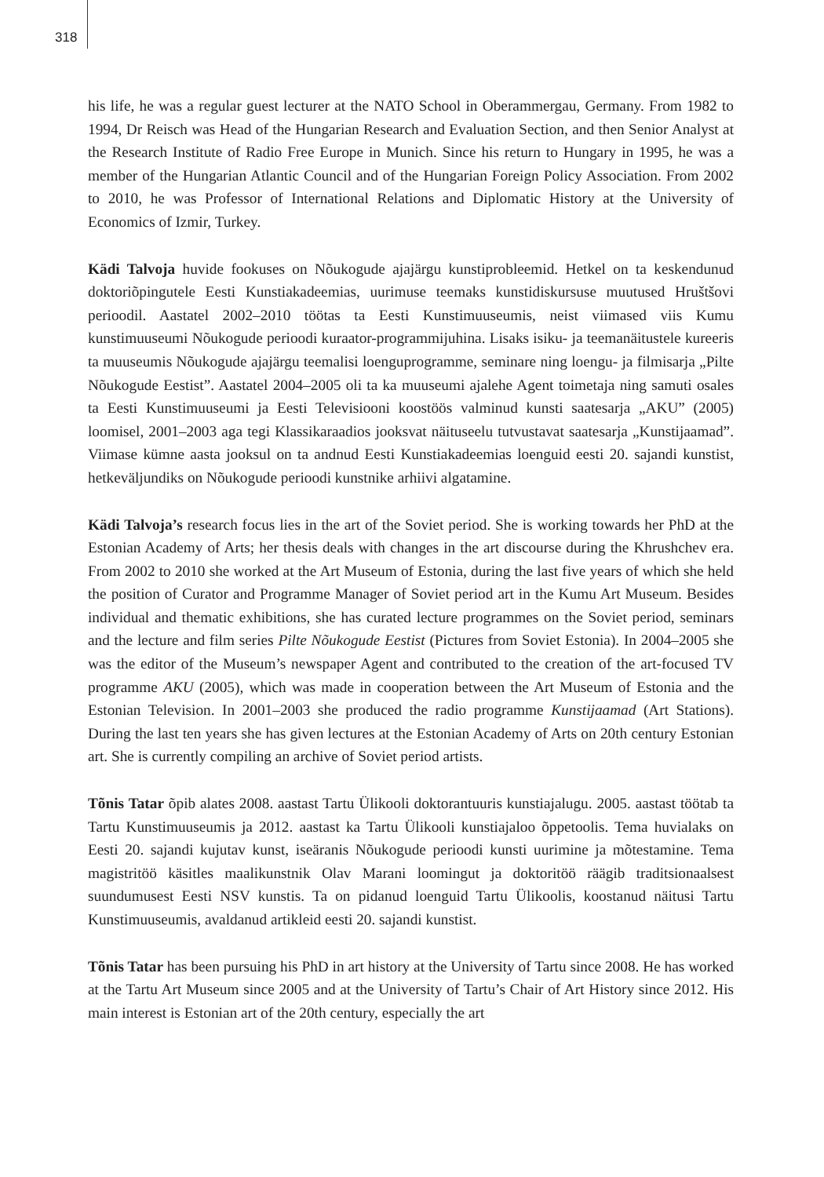318
his life, he was a regular guest lecturer at the NATO School in Oberammergau, Germany. From 1982 to 1994, Dr Reisch was Head of the Hungarian Research and Evaluation Section, and then Senior Analyst at the Research Institute of Radio Free Europe in Munich. Since his return to Hungary in 1995, he was a member of the Hungarian Atlantic Council and of the Hungarian Foreign Policy Association. From 2002 to 2010, he was Professor of International Relations and Diplomatic History at the University of Economics of Izmir, Turkey.
Kädi Talvoja huvide fookuses on Nõukogude ajajärgu kunstiprobleemid. Hetkel on ta keskendunud doktoriõpingutele Eesti Kunstiakadeemias, uurimuse teemaks kunstidiskursuse muutused Hruštšovi perioodil. Aastatel 2002–2010 töötas ta Eesti Kunstimuuseumis, neist viimased viis Kumu kunstimuuseumi Nõukogude perioodi kuraator-programmijuhina. Lisaks isiku- ja teemanäitustele kureeris ta muuseumis Nõukogude ajajärgu teemalisi loenguprogramme, seminare ning loengu- ja filmisarja „Pilte Nõukogude Eestist”. Aastatel 2004–2005 oli ta ka muuseumi ajalehe Agent toimetaja ning samuti osales ta Eesti Kunstimuuseumi ja Eesti Televisiooni koostöös valminud kunsti saatesarja „AKU” (2005) loomisel, 2001–2003 aga tegi Klassikaraadios jooksvat näituseelu tutvustavat saatesarja „Kunstijaamad”. Viimase kümne aasta jooksul on ta andnud Eesti Kunstiakadeemias loenguid eesti 20. sajandi kunstist, hetkeväljundiks on Nõukogude perioodi kunstnike arhiivi algatamine.
Kädi Talvoja’s research focus lies in the art of the Soviet period. She is working towards her PhD at the Estonian Academy of Arts; her thesis deals with changes in the art discourse during the Khrushchev era. From 2002 to 2010 she worked at the Art Museum of Estonia, during the last five years of which she held the position of Curator and Programme Manager of Soviet period art in the Kumu Art Museum. Besides individual and thematic exhibitions, she has curated lecture programmes on the Soviet period, seminars and the lecture and film series Pilte Nõukogude Eestist (Pictures from Soviet Estonia). In 2004–2005 she was the editor of the Museum’s newspaper Agent and contributed to the creation of the art-focused TV programme AKU (2005), which was made in cooperation between the Art Museum of Estonia and the Estonian Television. In 2001–2003 she produced the radio programme Kunstijaamad (Art Stations). During the last ten years she has given lectures at the Estonian Academy of Arts on 20th century Estonian art. She is currently compiling an archive of Soviet period artists.
Tõnis Tatar õpib alates 2008. aastast Tartu Ülikooli doktorantuuris kunstiajalugu. 2005. aastast töötab ta Tartu Kunstimuuseumis ja 2012. aastast ka Tartu Ülikooli kunstiajaloo õppetoolis. Tema huvialaks on Eesti 20. sajandi kujutav kunst, iseäranis Nõukogude perioodi kunsti uurimine ja mõtestamine. Tema magistritöö käsitles maalikunstnik Olav Marani loomingut ja doktoritöö räägib traditsionaalsest suundumusest Eesti NSV kunstis. Ta on pidanud loenguid Tartu Ülikoolis, koostanud näitusi Tartu Kunstimuuseumis, avaldanud artikleid eesti 20. sajandi kunstist.
Tõnis Tatar has been pursuing his PhD in art history at the University of Tartu since 2008. He has worked at the Tartu Art Museum since 2005 and at the University of Tartu’s Chair of Art History since 2012. His main interest is Estonian art of the 20th century, especially the art